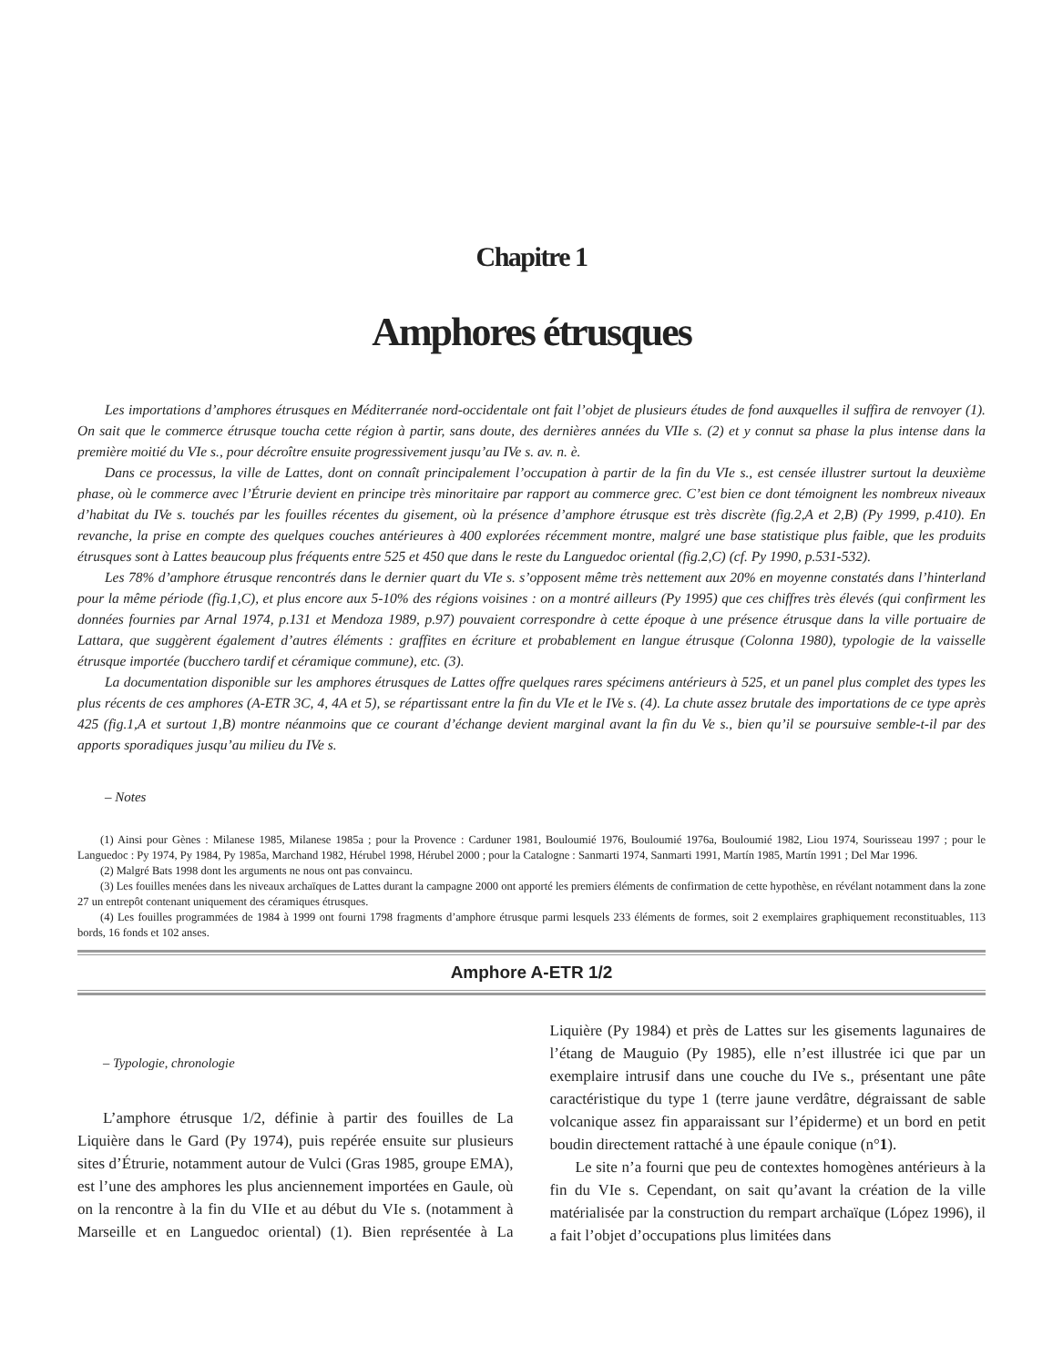Chapitre 1
Amphores étrusques
Les importations d’amphores étrusques en Méditerranée nord-occidentale ont fait l’objet de plusieurs études de fond auxquelles il suffira de renvoyer (1). On sait que le commerce étrusque toucha cette région à partir, sans doute, des dernières années du VIIe s. (2) et y connut sa phase la plus intense dans la première moitié du VIe s., pour décroître ensuite progressivement jusqu’au IVe s. av. n. è.
Dans ce processus, la ville de Lattes, dont on connaît principalement l’occupation à partir de la fin du VIe s., est censée illustrer surtout la deuxième phase, où le commerce avec l’Étrurie devient en principe très minoritaire par rapport au commerce grec. C’est bien ce dont témoignent les nombreux niveaux d’habitat du IVe s. touchés par les fouilles récentes du gisement, où la présence d’amphore étrusque est très discrète (fig.2,A et 2,B) (Py 1999, p.410). En revanche, la prise en compte des quelques couches antérieures à 400 explorées récemment montre, malgré une base statistique plus faible, que les produits étrusques sont à Lattes beaucoup plus fréquents entre 525 et 450 que dans le reste du Languedoc oriental (fig.2,C) (cf. Py 1990, p.531-532).
Les 78% d’amphore étrusque rencontrés dans le dernier quart du VIe s. s’opposent même très nettement aux 20% en moyenne constatés dans l’hinterland pour la même période (fig.1,C), et plus encore aux 5-10% des régions voisines : on a montré ailleurs (Py 1995) que ces chiffres très élevés (qui confirment les données fournies par Arnal 1974, p.131 et Mendoza 1989, p.97) pouvaient correspondre à cette époque à une présence étrusque dans la ville portuaire de Lattara, que suggèrent également d’autres éléments : graffites en écriture et probablement en langue étrusque (Colonna 1980), typologie de la vaisselle étrusque importée (bucchero tardif et céramique commune), etc. (3).
La documentation disponible sur les amphores étrusques de Lattes offre quelques rares spécimens antérieurs à 525, et un panel plus complet des types les plus récents de ces amphores (A-ETR 3C, 4, 4A et 5), se répartissant entre la fin du VIe et le IVe s. (4). La chute assez brutale des importations de ce type après 425 (fig.1,A et surtout 1,B) montre néanmoins que ce courant d’échange devient marginal avant la fin du Ve s., bien qu’il se poursuive semble-t-il par des apports sporadiques jusqu’au milieu du IVe s.
– Notes
(1) Ainsi pour Gènes : Milanese 1985, Milanese 1985a ; pour la Provence : Carduner 1981, Bouloumié 1976, Bouloumié 1976a, Bouloumié 1982, Liou 1974, Sourisseau 1997 ; pour le Languedoc : Py 1974, Py 1984, Py 1985a, Marchand 1982, Hérubel 1998, Hérubel 2000 ; pour la Catalogne : Sanmarti 1974, Sanmarti 1991, Martín 1985, Martín 1991 ; Del Mar 1996.
(2) Malgré Bats 1998 dont les arguments ne nous ont pas convaincu.
(3) Les fouilles menées dans les niveaux archaïques de Lattes durant la campagne 2000 ont apporté les premiers éléments de confirmation de cette hypothèse, en révélant notamment dans la zone 27 un entrepôt contenant uniquement des céramiques étrusques.
(4) Les fouilles programmées de 1984 à 1999 ont fourni 1798 fragments d’amphore étrusque parmi lesquels 233 éléments de formes, soit 2 exemplaires graphiquement reconstituables, 113 bords, 16 fonds et 102 anses.
Amphore A-ETR 1/2
– Typologie, chronologie
L’amphore étrusque 1/2, définie à partir des fouilles de La Liquière dans le Gard (Py 1974), puis repérée ensuite sur plusieurs sites d’Étrurie, notamment autour de Vulci (Gras 1985, groupe EMA), est l’une des amphores les plus anciennement importées en Gaule, où on la rencontre à la fin du VIIe et au début du VIe s. (notamment à Marseille et en Languedoc oriental) (1). Bien représentée à La Liquière (Py 1984) et près de Lattes sur les gisements lagunaires de l’étang de Mauguio (Py 1985), elle n’est illustrée ici que par un exemplaire intrusif dans une couche du IVe s., présentant une pâte caractéristique du type 1 (terre jaune verdâtre, dégraissant de sable volcanique assez fin apparaissant sur l’épiderme) et un bord en petit boudin directement rattaché à une épaule conique (n°1).
Le site n’a fourni que peu de contextes homogènes antérieurs à la fin du VIe s. Cependant, on sait qu’avant la création de la ville matérialisée par la construction du rempart archaïque (López 1996), il a fait l’objet d’occupations plus limitées dans